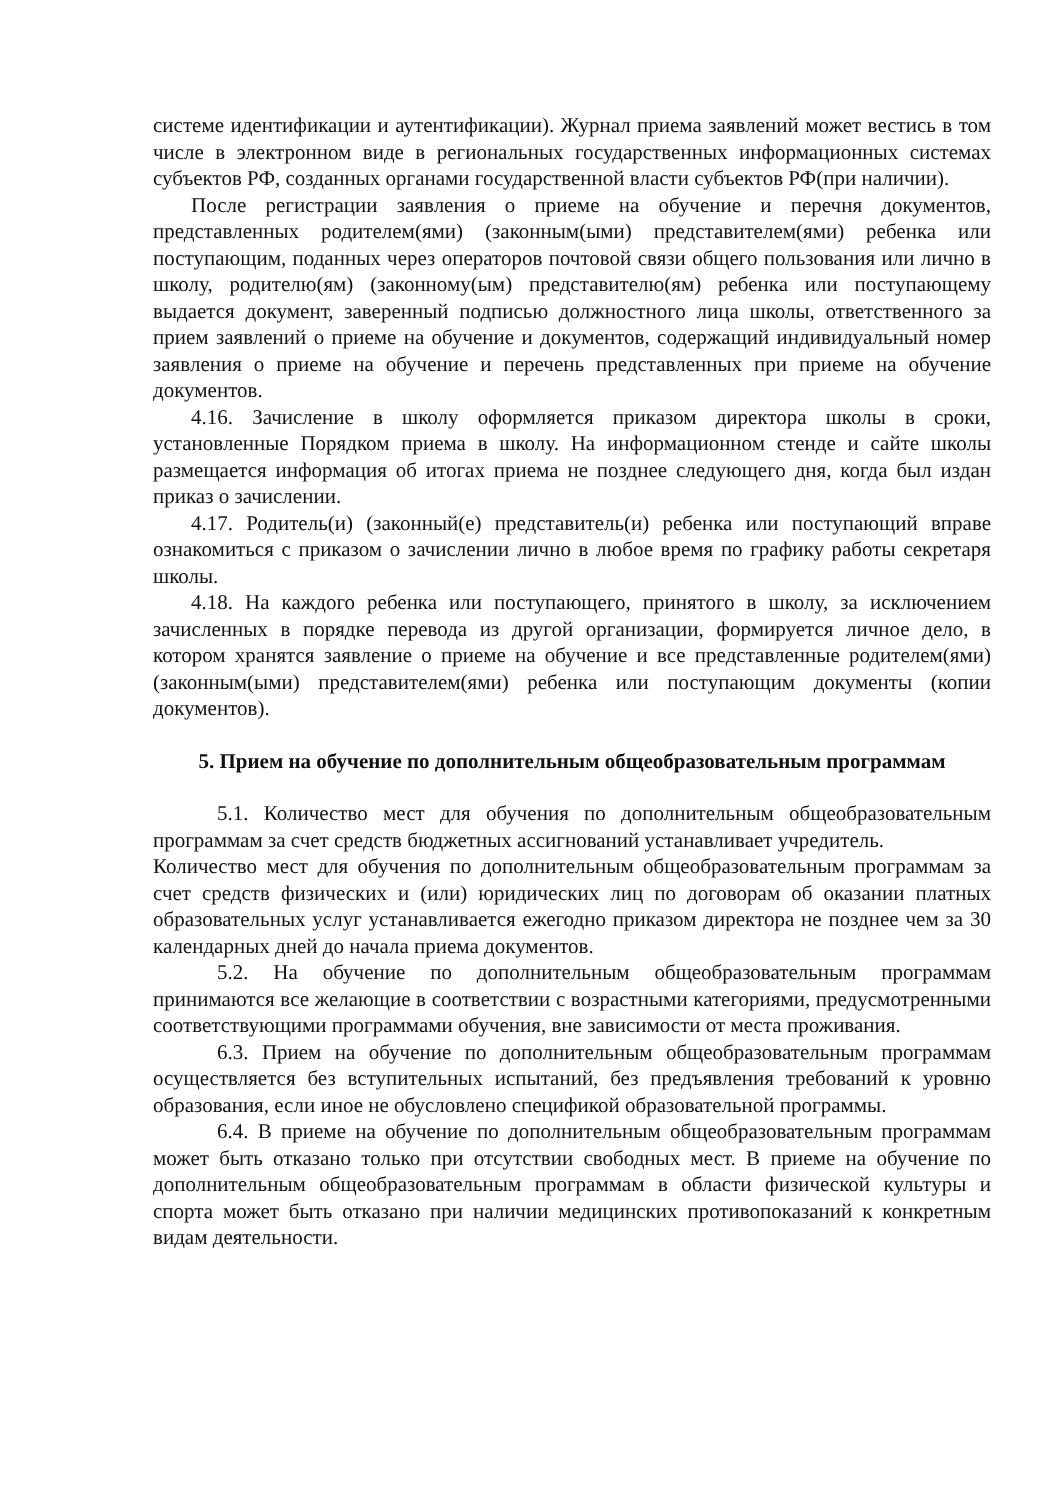системе идентификации и аутентификации). Журнал приема заявлений может вестись в том числе в электронном виде в региональных государственных информационных системах субъектов РФ, созданных органами государственной власти субъектов РФ(при наличии).
После регистрации заявления о приеме на обучение и перечня документов, представленных родителем(ями) (законным(ыми) представителем(ями) ребенка или поступающим, поданных через операторов почтовой связи общего пользования или лично в школу, родителю(ям) (законному(ым) представителю(ям) ребенка или поступающему выдается документ, заверенный подписью должностного лица школы, ответственного за прием заявлений о приеме на обучение и документов, содержащий индивидуальный номер заявления о приеме на обучение и перечень представленных при приеме на обучение документов.
4.16. Зачисление в школу оформляется приказом директора школы в сроки, установленные Порядком приема в школу. На информационном стенде и сайте школы размещается информация об итогах приема не позднее следующего дня, когда был издан приказ о зачислении.
4.17. Родитель(и) (законный(е) представитель(и) ребенка или поступающий вправе ознакомиться с приказом о зачислении лично в любое время по графику работы секретаря школы.
4.18. На каждого ребенка или поступающего, принятого в школу, за исключением зачисленных в порядке перевода из другой организации, формируется личное дело, в котором хранятся заявление о приеме на обучение и все представленные родителем(ями) (законным(ыми) представителем(ями) ребенка или поступающим документы (копии документов).
5. Прием на обучение по дополнительным общеобразовательным программам
5.1. Количество мест для обучения по дополнительным общеобразовательным программам за счет средств бюджетных ассигнований устанавливает учредитель.
Количество мест для обучения по дополнительным общеобразовательным программам за счет средств физических и (или) юридических лиц по договорам об оказании платных образовательных услуг устанавливается ежегодно приказом директора не позднее чем за 30 календарных дней до начала приема документов.
5.2. На обучение по дополнительным общеобразовательным программам принимаются все желающие в соответствии с возрастными категориями, предусмотренными соответствующими программами обучения, вне зависимости от места проживания.
6.3. Прием на обучение по дополнительным общеобразовательным программам осуществляется без вступительных испытаний, без предъявления требований к уровню образования, если иное не обусловлено спецификой образовательной программы.
6.4. В приеме на обучение по дополнительным общеобразовательным программам может быть отказано только при отсутствии свободных мест. В приеме на обучение по дополнительным общеобразовательным программам в области физической культуры и спорта может быть отказано при наличии медицинских противопоказаний к конкретным видам деятельности.